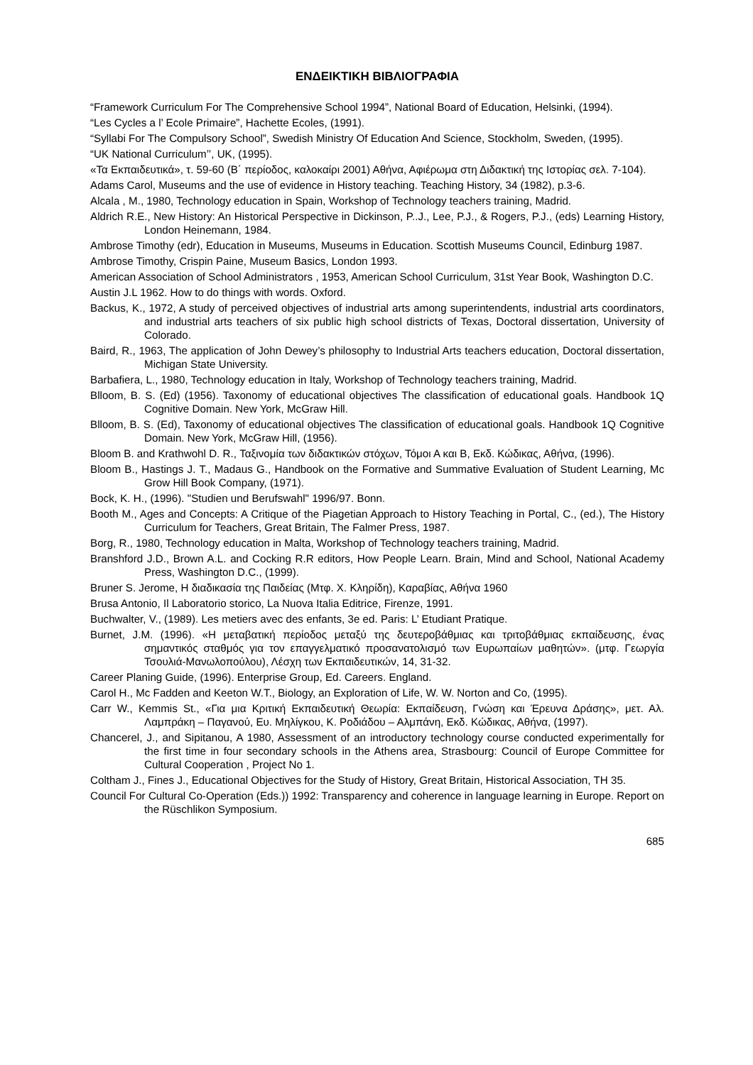ΕΝΔΕΙΚΤΙΚΗ ΒΙΒΛΙΟΓΡΑΦΙΑ
“Framework Curriculum For The Comprehensive School 1994”, National Board of Education, Helsinki, (1994).
“Les Cycles a l’ Ecole Primaire”, Hachette Ecoles, (1991).
“Syllabi For The Compulsory School”, Swedish Ministry Of Education And Science, Stockholm, Sweden, (1995).
“UK National Curriculum’’, UK, (1995).
«Τα Εκπαιδευτικά», τ. 59-60 (Β΄ περίοδος, καλοκαίρι 2001) Αθήνα, Αφιέρωμα στη Διδακτική της Ιστορίας σελ. 7-104).
Adams Carol, Museums and the use of evidence in History teaching. Teaching History, 34 (1982), p.3-6.
Alcala , M., 1980, Technology education in Spain, Workshop of Technology teachers training, Madrid.
Aldrich R.E., New History: An Historical Perspective in Dickinson, P..J., Lee, P.J., & Rogers, P.J., (eds) Learning History, London Heinemann, 1984.
Ambrose Timothy (edr), Education in Museums, Museums in Education. Scottish Museums Council, Edinburg 1987.
Ambrose Timothy, Crispin Paine, Museum Basics, London 1993.
American Association of School Administrators , 1953, American School Curriculum, 31st Year Book, Washington D.C.
Austin J.L 1962. How to do things with words. Oxford.
Backus, K., 1972, A study of perceived objectives of industrial arts among superintendents, industrial arts coordinators, and industrial arts teachers of six public high school districts of Texas, Doctoral dissertation, University of Colorado.
Baird, R., 1963, The application of John Dewey’s philosophy to Industrial Arts teachers education, Doctoral dissertation, Michigan State University.
Barbafiera, L., 1980, Technology education in Italy, Workshop of Technology teachers training, Madrid.
Blloom, B. S. (Ed) (1956). Taxonomy of educational objectives The classification of educational goals. Handbook 1Q Cognitive Domain. New York, McGraw Hill.
Blloom, B. S. (Ed), Taxonomy of educational objectives The classification of educational goals. Handbook 1Q Cognitive Domain. New York, McGraw Hill, (1956).
Bloom B. and Krathwohl D. R., Ταξινομία των διδακτικών στόχων, Τόμοι Α και Β, Εκδ. Κώδικας, Αθήνα, (1996).
Bloom B., Hastings J. T., Madaus G., Handbook on the Formative and Summative Evaluation of Student Learning, Mc Grow Hill Book Company, (1971).
Bock, K. H., (1996). "Studien und Berufswahl" 1996/97. Bonn.
Booth M., Ages and Concepts: A Critique of the Piagetian Approach to History Teaching in Portal, C., (ed.), The History Curriculum for Teachers, Great Britain, The Falmer Press, 1987.
Borg, R., 1980, Technology education in Malta, Workshop of Technology teachers training, Madrid.
Branshford J.D., Brown A.L. and Cocking R.R editors, How People Learn. Brain, Mind and School, National Academy Press, Washington D.C., (1999).
Bruner S. Jerome, Η διαδικασία της Παιδείας (Μτφ. Χ. Κληρίδη), Καραβίας, Αθήνα 1960
Brusa Antonio, Il Laboratorio storico, La Nuova Italia Editrice, Firenze, 1991.
Buchwalter, V., (1989). Les metiers avec des enfants, 3e ed. Paris: L’ Etudiant Pratique.
Burnet, J.M. (1996). «Η μεταβατική περίοδος μεταξύ της δευτεροβάθμιας και τριτοβάθμιας εκπαίδευσης, ένας σημαντικός σταθμός για τον επαγγελματικό προσανατολισμό των Ευρωπαίων μαθητών». (μτφ. Γεωργία Τσουλιά-Μανωλοπούλου), Λέσχη των Εκπαιδευτικών, 14, 31-32.
Career Planing Guide, (1996). Enterprise Group, Ed. Careers. England.
Carol H., Mc Fadden and Keeton W.T., Biology, an Exploration of Life, W. W. Norton and Co, (1995).
Carr W., Kemmis St., «Για μια Κριτική Εκπαιδευτική Θεωρία: Εκπαίδευση, Γνώση και Έρευνα Δράσης», μετ. Αλ. Λαμπράκη – Παγανού, Ευ. Μηλίγκου, Κ. Ροδιάδου – Αλμπάνη, Εκδ. Κώδικας, Αθήνα, (1997).
Chancerel, J., and Sipitanou, A 1980, Assessment of an introductory technology course conducted experimentally for the first time in four secondary schools in the Athens area, Strasbourg: Council of Europe Committee for Cultural Cooperation , Project No 1.
Coltham J., Fines J., Educational Objectives for the Study of History, Great Britain, Historical Association, TH 35.
Council For Cultural Co-Operation (Eds.)) 1992: Transparency and coherence in language learning in Europe. Report on the Rüschlikon Symposium.
685